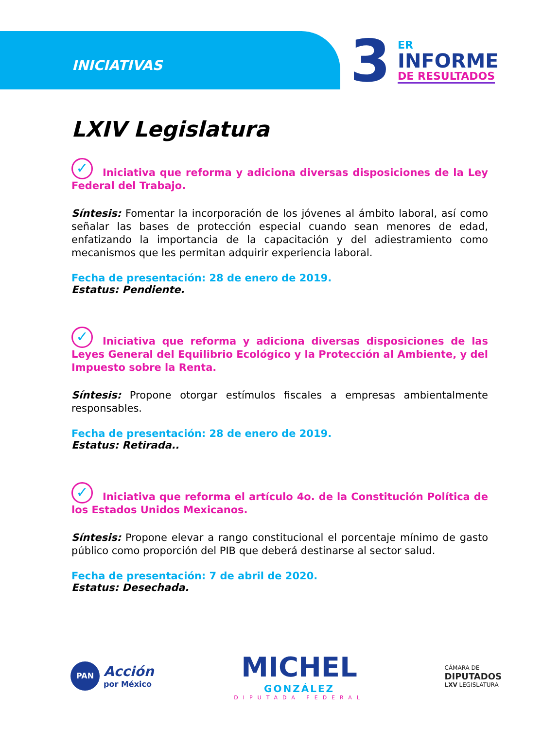INICIATIVAS
3 ER
INFORME
DE RESULTADOS
LXIV Legislatura
✓ Iniciativa que reforma y adiciona diversas disposiciones de la Ley Federal del Trabajo.
Síntesis: Fomentar la incorporación de los jóvenes al ámbito laboral, así como señalar las bases de protección especial cuando sean menores de edad, enfatizando la importancia de la capacitación y del adiestramiento como mecanismos que les permitan adquirir experiencia laboral.
Fecha de presentación: 28 de enero de 2019.
Estatus: Pendiente.
✓ Iniciativa que reforma y adiciona diversas disposiciones de las Leyes General del Equilibrio Ecológico y la Protección al Ambiente, y del Impuesto sobre la Renta.
Síntesis: Propone otorgar estímulos fiscales a empresas ambientalmente responsables.
Fecha de presentación: 28 de enero de 2019.
Estatus: Retirada..
✓ Iniciativa que reforma el artículo 4o. de la Constitución Política de los Estados Unidos Mexicanos.
Síntesis: Propone elevar a rango constitucional el porcentaje mínimo de gasto público como proporción del PIB que deberá destinarse al sector salud.
Fecha de presentación: 7 de abril de 2020.
Estatus: Desechada.
PAN
Acción
por México
MICHEL
GONZÁLEZ
DIPUTADA FEDERAL
CÁMARA DE
DIPUTADOS
LXV LEGISLATURA